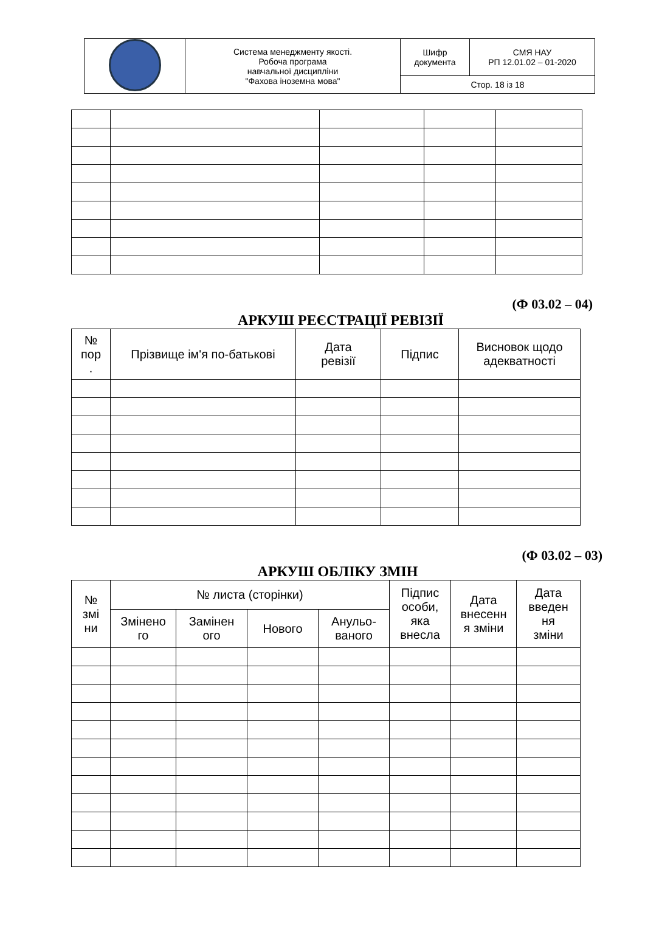| | Система менеджменту якості. Робоча програма навчальної дисципліни "Фахова іноземна мова" | Шифр документа | СМЯ НАУ РП 12.01.02 – 01-2020 |
| | | Стор. 18 із 18 | |
(Ф 03.02 – 04)
АРКУШ РЕЄСТРАЦІЇ РЕВІЗІЇ
| № пор . | Прізвище ім'я по-батькові | Дата ревізії | Підпис | Висновок щодо адекватності |
| --- | --- | --- | --- | --- |
(Ф 03.02 – 03)
АРКУШ ОБЛІКУ ЗМІН
| № змі ни | № листа (сторінки) | | | | Підпис особи, яка внесла | Дата внесенн я зміни | Дата введен ня зміни |
| --- | --- | --- | --- | --- | --- | --- | --- |
| | Змінено го | Замінен ого | Нового | Анульо- ваного | | | |